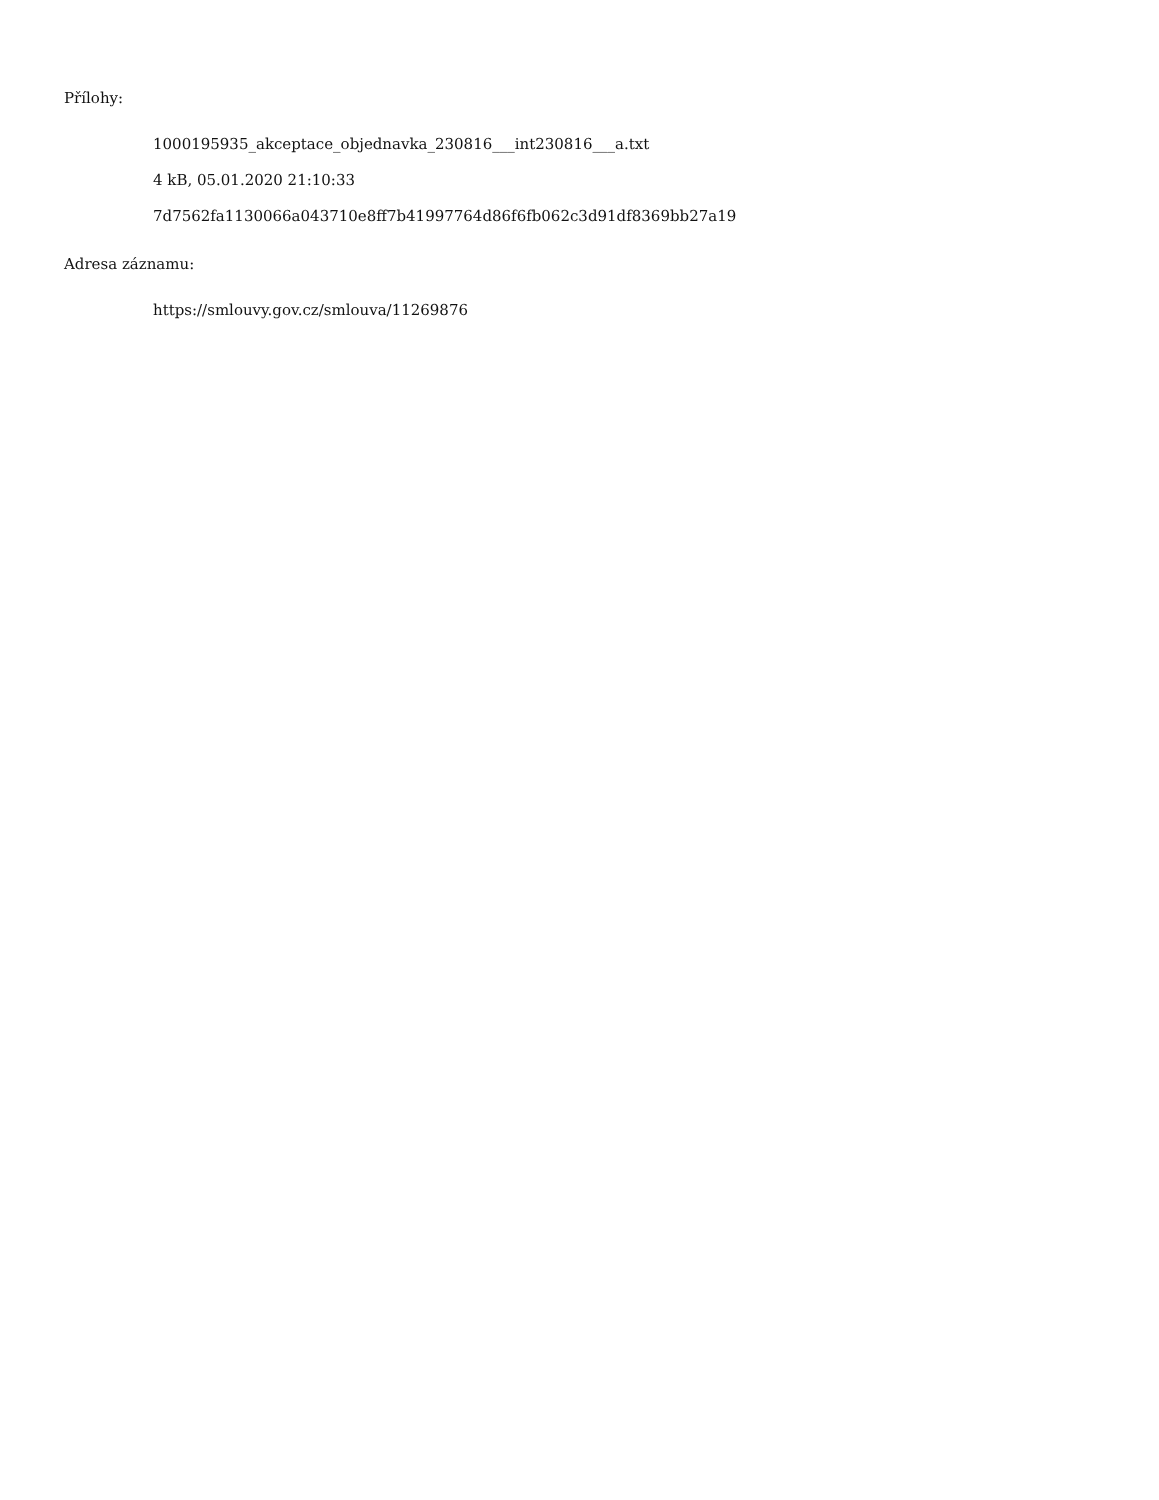Přílohy:
1000195935_akceptace_objednavka_230816___int230816___a.txt
4 kB, 05.01.2020 21:10:33
7d7562fa1130066a043710e8ff7b41997764d86f6fb062c3d91df8369bb27a19
Adresa záznamu:
https://smlouvy.gov.cz/smlouva/11269876